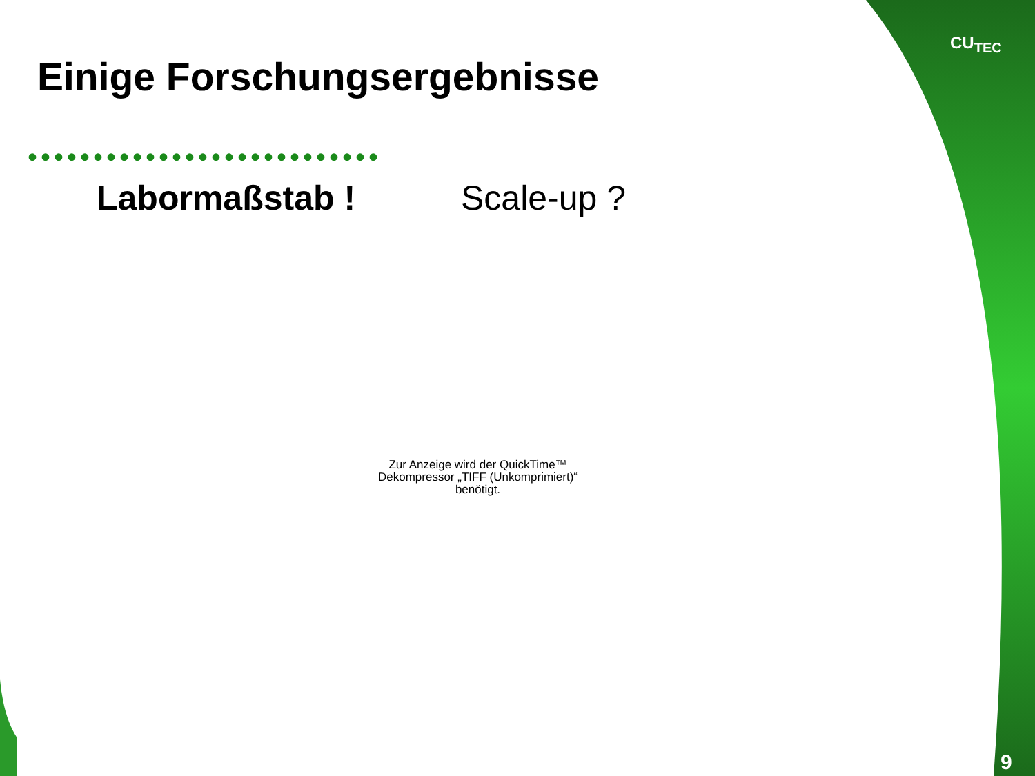CU<sub>TEC</sub>
Einige Forschungsergebnisse
•••••••••••••••••••••••••••
Labormaßstab ! Scale-up ?
Zur Anzeige wird der QuickTime™
Dekompressor „TIFF (Unkomprimiert)“
benötigt.
9